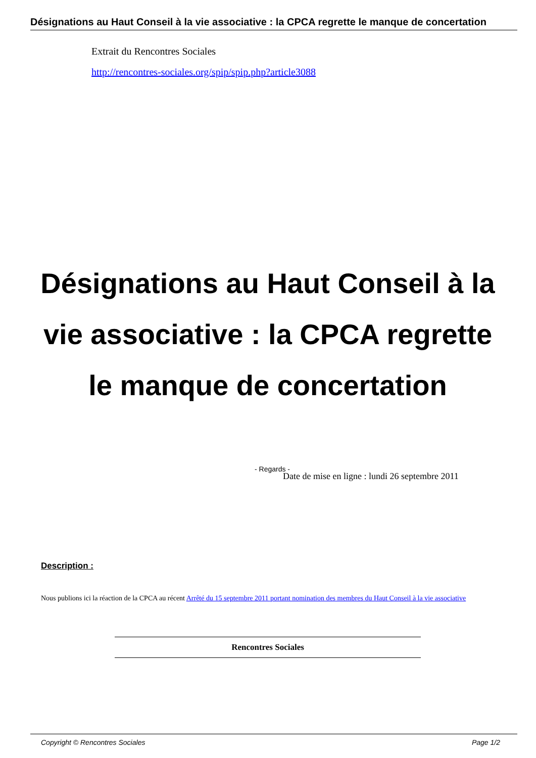Désignations au Haut Conseil à la vie associative : la CPCA regrette le manque de concertation
Extrait du Rencontres Sociales
http://rencontres-sociales.org/spip/spip.php?article3088
Désignations au Haut Conseil à la vie associative : la CPCA regrette le manque de concertation
- Regards -
Date de mise en ligne : lundi 26 septembre 2011
Description :
Nous publions ici la réaction de la CPCA au récent Arrêté du 15 septembre 2011 portant nomination des membres du Haut Conseil à la vie associative
Rencontres Sociales
Copyright © Rencontres Sociales Page 1/2